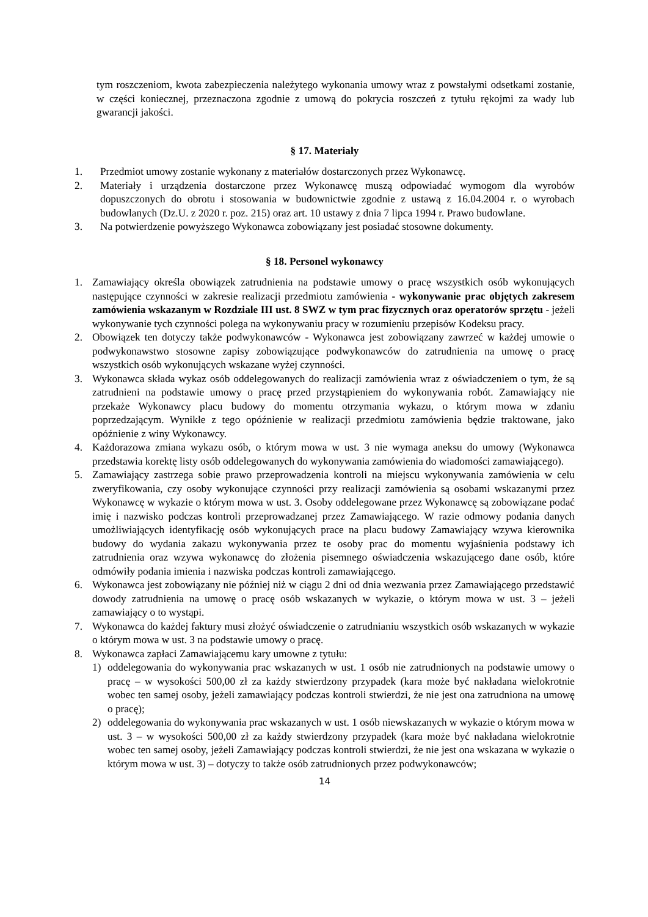tym roszczeniom, kwota zabezpieczenia należytego wykonania umowy wraz z powstałymi odsetkami zostanie, w części koniecznej, przeznaczona zgodnie z umową do pokrycia roszczeń z tytułu rękojmi za wady lub gwarancji jakości.
§ 17. Materiały
1. Przedmiot umowy zostanie wykonany z materiałów dostarczonych przez Wykonawcę.
2. Materiały i urządzenia dostarczone przez Wykonawcę muszą odpowiadać wymogom dla wyrobów dopuszczonych do obrotu i stosowania w budownictwie zgodnie z ustawą z 16.04.2004 r. o wyrobach budowlanych (Dz.U. z 2020 r. poz. 215) oraz art. 10 ustawy z dnia 7 lipca 1994 r. Prawo budowlane.
3. Na potwierdzenie powyższego Wykonawca zobowiązany jest posiadać stosowne dokumenty.
§ 18. Personel wykonawcy
1. Zamawiający określa obowiązek zatrudnienia na podstawie umowy o pracę wszystkich osób wykonujących następujące czynności w zakresie realizacji przedmiotu zamówienia - wykonywanie prac objętych zakresem zamówienia wskazanym w Rozdziale III ust. 8 SWZ w tym prac fizycznych oraz operatorów sprzętu - jeżeli wykonywanie tych czynności polega na wykonywaniu pracy w rozumieniu przepisów Kodeksu pracy.
2. Obowiązek ten dotyczy także podwykonawców - Wykonawca jest zobowiązany zawrzeć w każdej umowie o podwykonawstwo stosowne zapisy zobowiązujące podwykonawców do zatrudnienia na umowę o pracę wszystkich osób wykonujących wskazane wyżej czynności.
3. Wykonawca składa wykaz osób oddelegowanych do realizacji zamówienia wraz z oświadczeniem o tym, że są zatrudnieni na podstawie umowy o pracę przed przystąpieniem do wykonywania robót. Zamawiający nie przekaże Wykonawcy placu budowy do momentu otrzymania wykazu, o którym mowa w zdaniu poprzedzającym. Wynikłe z tego opóźnienie w realizacji przedmiotu zamówienia będzie traktowane, jako opóźnienie z winy Wykonawcy.
4. Każdorazowa zmiana wykazu osób, o którym mowa w ust. 3 nie wymaga aneksu do umowy (Wykonawca przedstawia korektę listy osób oddelegowanych do wykonywania zamówienia do wiadomości zamawiającego).
5. Zamawiający zastrzega sobie prawo przeprowadzenia kontroli na miejscu wykonywania zamówienia w celu zweryfikowania, czy osoby wykonujące czynności przy realizacji zamówienia są osobami wskazanymi przez Wykonawcę w wykazie o którym mowa w ust. 3. Osoby oddelegowane przez Wykonawcę są zobowiązane podać imię i nazwisko podczas kontroli przeprowadzanej przez Zamawiającego. W razie odmowy podania danych umożliwiających identyfikację osób wykonujących prace na placu budowy Zamawiający wzywa kierownika budowy do wydania zakazu wykonywania przez te osoby prac do momentu wyjaśnienia podstawy ich zatrudnienia oraz wzywa wykonawcę do złożenia pisemnego oświadczenia wskazującego dane osób, które odmówiły podania imienia i nazwiska podczas kontroli zamawiającego.
6. Wykonawca jest zobowiązany nie później niż w ciągu 2 dni od dnia wezwania przez Zamawiającego przedstawić dowody zatrudnienia na umowę o pracę osób wskazanych w wykazie, o którym mowa w ust. 3 – jeżeli zamawiający o to wystąpi.
7. Wykonawca do każdej faktury musi złożyć oświadczenie o zatrudnianiu wszystkich osób wskazanych w wykazie o którym mowa w ust. 3 na podstawie umowy o pracę.
8. Wykonawca zapłaci Zamawiającemu kary umowne z tytułu:
1) oddelegowania do wykonywania prac wskazanych w ust. 1 osób nie zatrudnionych na podstawie umowy o pracę – w wysokości 500,00 zł za każdy stwierdzony przypadek (kara może być nakładana wielokrotnie wobec ten samej osoby, jeżeli zamawiający podczas kontroli stwierdzi, że nie jest ona zatrudniona na umowę o pracę);
2) oddelegowania do wykonywania prac wskazanych w ust. 1 osób niewskazanych w wykazie o którym mowa w ust. 3 – w wysokości 500,00 zł za każdy stwierdzony przypadek (kara może być nakładana wielokrotnie wobec ten samej osoby, jeżeli Zamawiający podczas kontroli stwierdzi, że nie jest ona wskazana w wykazie o którym mowa w ust. 3) – dotyczy to także osób zatrudnionych przez podwykonawców;
14